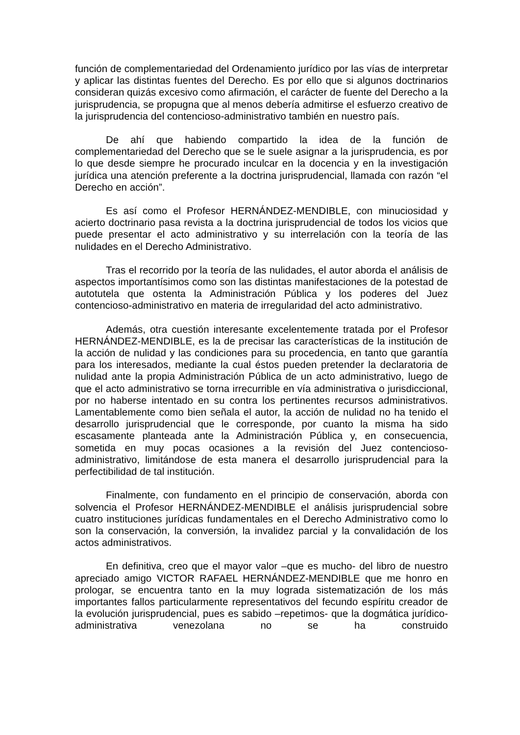función de complementariedad del Ordenamiento jurídico por las vías de interpretar y aplicar las distintas fuentes del Derecho. Es por ello que si algunos doctrinarios consideran quizás excesivo como afirmación, el carácter de fuente del Derecho a la jurisprudencia, se propugna que al menos debería admitirse el esfuerzo creativo de la jurisprudencia del contencioso-administrativo también en nuestro país.
De ahí que habiendo compartido la idea de la función de complementariedad del Derecho que se le suele asignar a la jurisprudencia, es por lo que desde siempre he procurado inculcar en la docencia y en la investigación jurídica una atención preferente a la doctrina jurisprudencial, llamada con razón “el Derecho en acción”.
Es así como el Profesor HERNÁNDEZ-MENDIBLE, con minuciosidad y acierto doctrinario pasa revista a la doctrina jurisprudencial de todos los vicios que puede presentar el acto administrativo y su interrelación con la teoría de las nulidades en el Derecho Administrativo.
Tras el recorrido por la teoría de las nulidades, el autor aborda el análisis de aspectos importantísimos como son las distintas manifestaciones de la potestad de autotutela que ostenta la Administración Pública y los poderes del Juez contencioso-administrativo en materia de irregularidad del acto administrativo.
Además, otra cuestión interesante excelentemente tratada por el Profesor HERNÁNDEZ-MENDIBLE, es la de precisar las características de la institución de la acción de nulidad y las condiciones para su procedencia, en tanto que garantía para los interesados, mediante la cual éstos pueden pretender la declaratoria de nulidad ante la propia Administración Pública de un acto administrativo, luego de que el acto administrativo se torna irrecurrible en vía administrativa o jurisdiccional, por no haberse intentado en su contra los pertinentes recursos administrativos. Lamentablemente como bien señala el autor, la acción de nulidad no ha tenido el desarrollo jurisprudencial que le corresponde, por cuanto la misma ha sido escasamente planteada ante la Administración Pública y, en consecuencia, sometida en muy pocas ocasiones a la revisión del Juez contencioso-administrativo, limitándose de esta manera el desarrollo jurisprudencial para la perfectibilidad de tal institución.
Finalmente, con fundamento en el principio de conservación, aborda con solvencia el Profesor HERNÁNDEZ-MENDIBLE el análisis jurisprudencial sobre cuatro instituciones jurídicas fundamentales en el Derecho Administrativo como lo son la conservación, la conversión, la invalidez parcial y la convalidación de los actos administrativos.
En definitiva, creo que el mayor valor –que es mucho- del libro de nuestro apreciado amigo VICTOR RAFAEL HERNÁNDEZ-MENDIBLE que me honro en prologar, se encuentra tanto en la muy lograda sistematización de los más importantes fallos particularmente representativos del fecundo espíritu creador de la evolución jurisprudencial, pues es sabido –repetimos- que la dogmática jurídico-administrativa venezolana no se ha construido